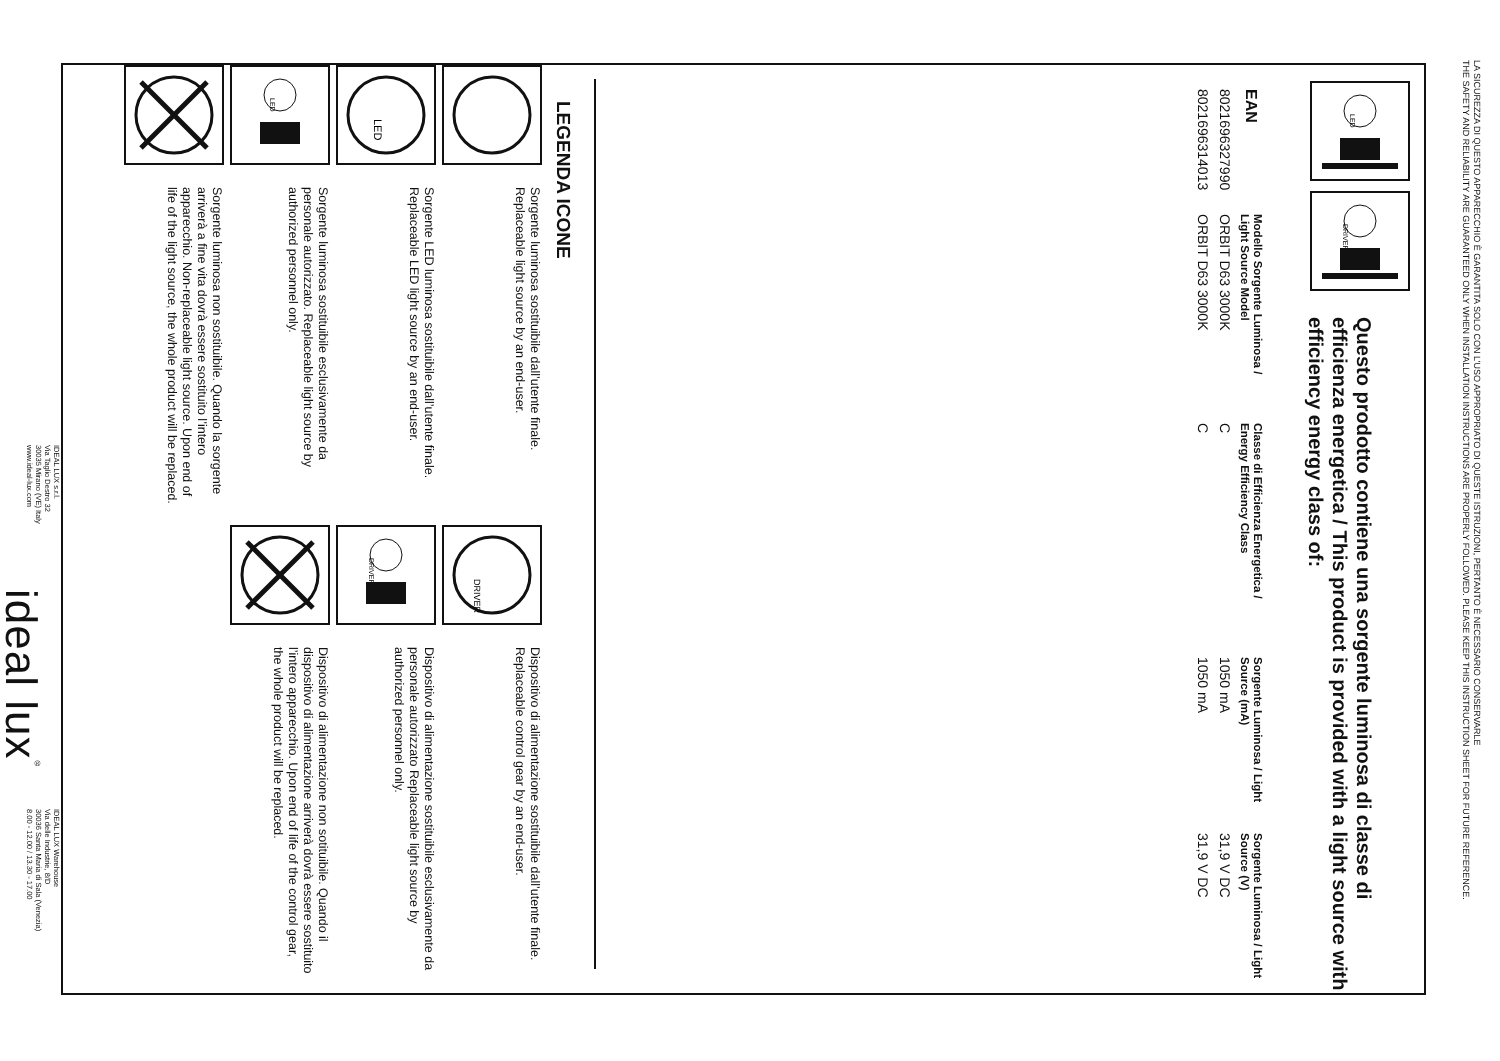LA SICUREZZA DI QUESTO APPARECCHIO È GARANTITA SOLO CON L’USO APPROPRIATO DI QUESTE ISTRUZIONI, PERTANTO È NECESSARIO CONSERVARLE
THE SAFETY AND RELIABILITY ARE GUARANTEED ONLY WHEN INSTALLATION INSTRUCTIONS ARE PROPERLY FOLLOWED. PLEASE KEEP THIS INSTRUCTION SHEET FOR FUTURE REFERENCE.
LED
DRIVER
Questo prodotto contiene una sorgente luminosa di classe di efficienza energetica / This product is provided with a light source with efficiency energy class of:
| EAN | Modello Sorgente Luminosa / Light Source Model | Classe di Efficienza Energetica / Energy Efficiency Class | Sorgente Luminosa / Light Source (mA) | Sorgente Luminosa / Light Source (V) |
| --- | --- | --- | --- | --- |
| 8021696327990 | ORBIT D63 3000K | C | 1050 mA | 31,9 V DC |
| 8021696314013 | ORBIT D63 3000K | C | 1050 mA | 31,9 V DC |
LEGENDA ICONE
Sorgente luminosa sostituibile dall’utente finale. Replaceable light source by an end-user.
LED
Sorgente LED luminosa sostituibile dall’utente finale. Replaceable LED light source by an end-user.
LED
Sorgente luminosa sostituibile esclusivamente da personale autorizzato. Replaceable light source by authorized personnel only.
Sorgente luminosa non sostituibile. Quando la sorgente arriverà a fine vita dovrà essere sostituito l’intero apparecchio. Non-replaceable light source. Upon end of life of the light source, the whole product will be replaced.
DRIVER
Dispositivo di alimentazione sostituibile dall’utente finale. Replaceable control gear by an end-user.
DRIVER
Dispositivo di alimentazione sostituibile esclusivamente da personale autorizzato Replaceable light source by authorized personnel only.
Dispositivo di alimentazione non sotituibile. Quando il dispositivo di alimentazione arriverà dovrà essere sostituito l’intero apparecchio. Upon end of life of the control gear, the whole product will be replaced.
IDEAL LUX s.r.l.
Via Taglio Destro 32
30035 Mirano (VE) Italy
www.ideal-lux.com
ideal lux<sup>®</sup>
IDEAL LUX Warehouse
Via delle Industrie, 8/D
30036 Santa Maria di Sala (Venezia)
8.00 - 12.00 / 13.30 - 17.00